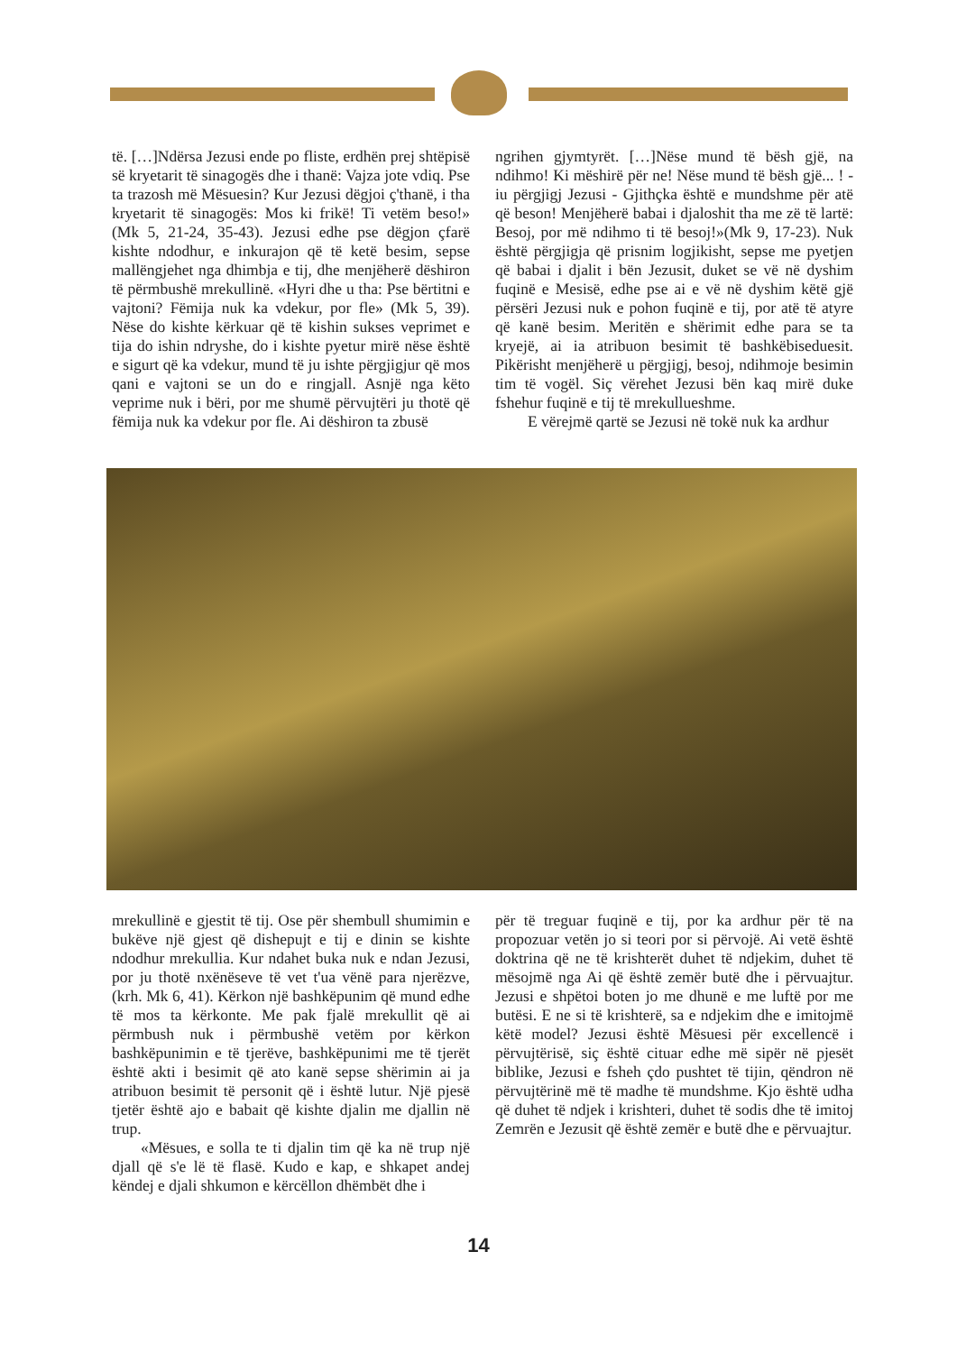të. […]Ndërsa Jezusi ende po fliste, erdhën prej shtëpisë së kryetarit të sinagogës dhe i thanë: Vajza jote vdiq. Pse ta trazosh më Mësuesin? Kur Jezusi dëgjoi ç'thanë, i tha kryetarit të sinagogës: Mos ki frikë! Ti vetëm beso!» (Mk 5, 21-24, 35-43). Jezusi edhe pse dëgjon çfarë kishte ndodhur, e inkurajon që të ketë besim, sepse mallëngjehet nga dhimbja e tij, dhe menjëherë dëshiron të përmbushë mrekullinë. «Hyri dhe u tha: Pse bërtitni e vajtoni? Fëmija nuk ka vdekur, por fle» (Mk 5, 39). Nëse do kishte kërkuar që të kishin sukses veprimet e tija do ishin ndryshe, do i kishte pyetur mirë nëse është e sigurt që ka vdekur, mund të ju ishte përgjigjur që mos qani e vajtoni se un do e ringjall. Asnjë nga këto veprime nuk i bëri, por me shumë përvujtëri ju thotë që fëmija nuk ka vdekur por fle. Ai dëshiron ta zbusë
ngrihen gjymtyrët. […]Nëse mund të bësh gjë, na ndihmo! Ki mëshirë për ne! Nëse mund të bësh gjë... ! - iu përgjigj Jezusi - Gjithçka është e mundshme për atë që beson! Menjëherë babai i djaloshit tha me zë të lartë: Besoj, por më ndihmo ti të besoj!»(Mk 9, 17-23). Nuk është përgjigja që prisnim logjikisht, sepse me pyetjen që babai i djalit i bën Jezusit, duket se vë në dyshim fuqinë e Mesisë, edhe pse ai e vë në dyshim këtë gjë përsëri Jezusi nuk e pohon fuqinë e tij, por atë të atyre që kanë besim. Meritën e shërimit edhe para se ta kryejë, ai ia atribuon besimit të bashkëbiseduesit. Pikërisht menjëherë u përgjigj, besoj, ndihmoje besimin tim të vogël. Siç vërehet Jezusi bën kaq mirë duke fshehur fuqinë e tij të mrekullueshme.
E vërejmë qartë se Jezusi në tokë nuk ka ardhur
mrekullinë e gjestit të tij. Ose për shembull shumimin e bukëve një gjest që dishepujt e tij e dinin se kishte ndodhur mrekullia. Kur ndahet buka nuk e ndan Jezusi, por ju thotë nxënëseve të vet t'ua vënë para njerëzve, (krh. Mk 6, 41). Kërkon një bashkëpunim që mund edhe të mos ta kërkonte. Me pak fjalë mrekullit që ai përmbush nuk i përmbushë vetëm por kërkon bashkëpunimin e të tjerëve, bashkëpunimi me të tjerët është akti i besimit që ato kanë sepse shërimin ai ja atribuon besimit të personit që i është lutur. Një pjesë tjetër është ajo e babait që kishte djalin me djallin në trup.
«Mësues, e solla te ti djalin tim që ka në trup një djall që s'e lë të flasë. Kudo e kap, e shkapet andej këndej e djali shkumon e kërcëllon dhëmbët dhe i
për të treguar fuqinë e tij, por ka ardhur për të na propozuar vetën jo si teori por si përvojë. Ai vetë është doktrina që ne të krishterët duhet të ndjekim, duhet të mësojmë nga Ai që është zemër butë dhe i përvuajtur. Jezusi e shpëtoi boten jo me dhunë e me luftë por me butësi. E ne si të krishterë, sa e ndjekim dhe e imitojmë këtë model? Jezusi është Mësuesi për excellencë i përvujtërisë, siç është cituar edhe më sipër në pjesët biblike, Jezusi e fsheh çdo pushtet të tijin, qëndron në përvujtërinë më të madhe të mundshme. Kjo është udha që duhet të ndjek i krishteri, duhet të sodis dhe të imitoj Zemrën e Jezusit që është zemër e butë dhe e përvuajtur.
14